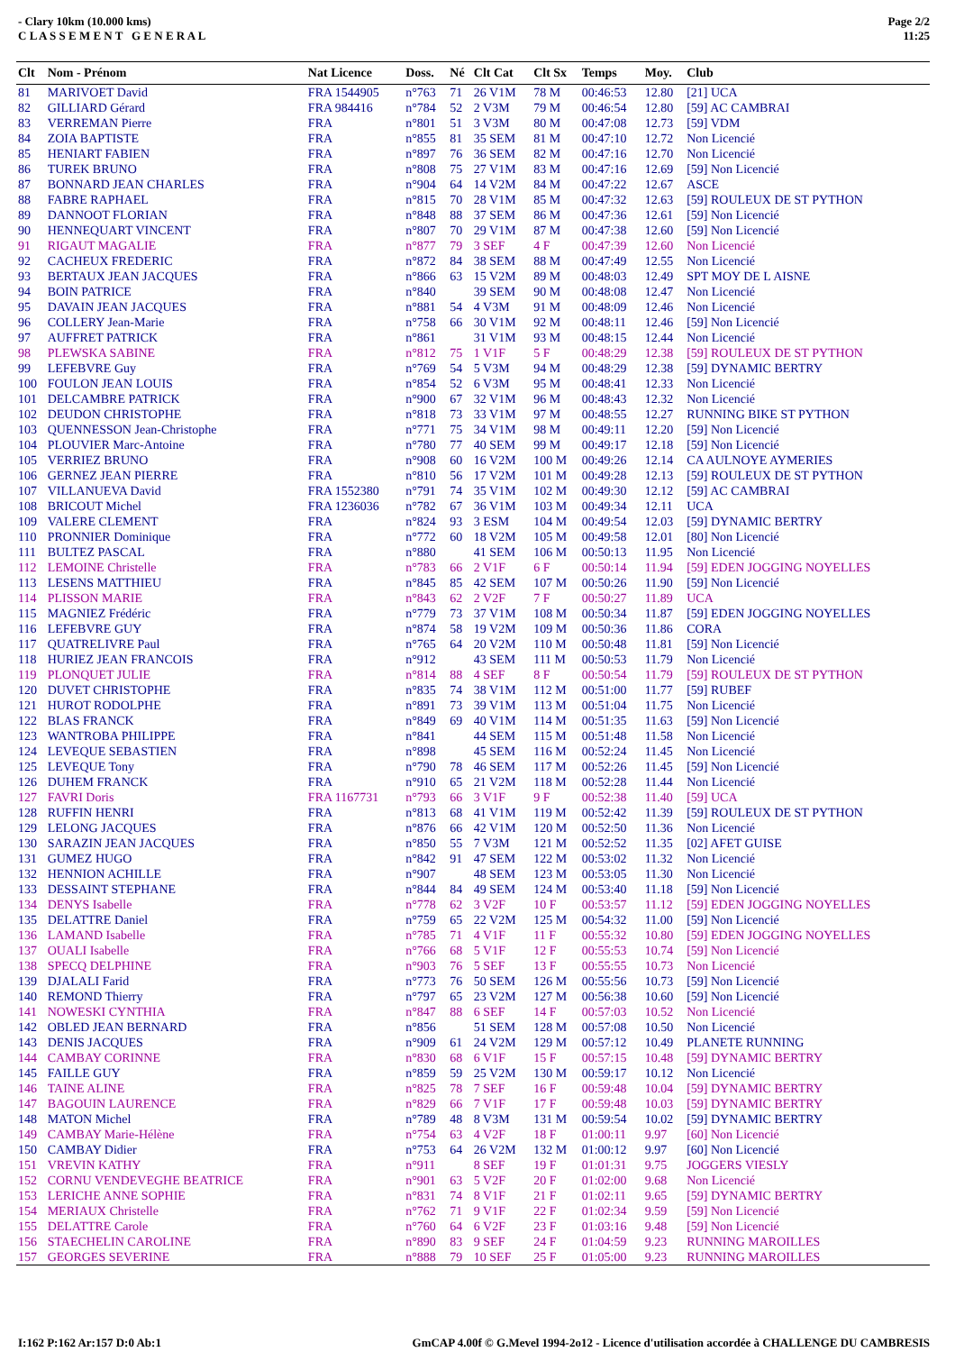- Clary 10km (10.000 kms)
C L A S S E M E N T G E N E R A L
Page 2/2
11:25
| Clt | Nom - Prénom | Nat Licence | Doss. | Né | Clt Cat | Clt Sx | Temps | Moy. | Club |
| --- | --- | --- | --- | --- | --- | --- | --- | --- | --- |
| 81 | MARIVOET David | FRA 1544905 | n°763 | 71 | 26 V1M | 78 M | 00:46:53 | 12.80 | [21] UCA |
| 82 | GILLIARD Gérard | FRA 984416 | n°784 | 52 | 2 V3M | 79 M | 00:46:54 | 12.80 | [59] AC CAMBRAI |
| 83 | VERREMAN Pierre | FRA | n°801 | 51 | 3 V3M | 80 M | 00:47:08 | 12.73 | [59] VDM |
| 84 | ZOIA BAPTISTE | FRA | n°855 | 81 | 35 SEM | 81 M | 00:47:10 | 12.72 | Non Licencié |
| 85 | HENIART FABIEN | FRA | n°897 | 76 | 36 SEM | 82 M | 00:47:16 | 12.70 | Non Licencié |
| 86 | TUREK BRUNO | FRA | n°808 | 75 | 27 V1M | 83 M | 00:47:16 | 12.69 | [59] Non Licencié |
| 87 | BONNARD JEAN CHARLES | FRA | n°904 | 64 | 14 V2M | 84 M | 00:47:22 | 12.67 | ASCE |
| 88 | FABRE RAPHAEL | FRA | n°815 | 70 | 28 V1M | 85 M | 00:47:32 | 12.63 | [59] ROULEUX DE ST PYTHON |
| 89 | DANNOOT FLORIAN | FRA | n°848 | 88 | 37 SEM | 86 M | 00:47:36 | 12.61 | [59] Non Licencié |
| 90 | HENNEQUART VINCENT | FRA | n°807 | 70 | 29 V1M | 87 M | 00:47:38 | 12.60 | [59] Non Licencié |
| 91 | RIGAUT MAGALIE | FRA | n°877 | 79 | 3 SEF | 4 F | 00:47:39 | 12.60 | Non Licencié |
| 92 | CACHEUX FREDERIC | FRA | n°872 | 84 | 38 SEM | 88 M | 00:47:49 | 12.55 | Non Licencié |
| 93 | BERTAUX JEAN JACQUES | FRA | n°866 | 63 | 15 V2M | 89 M | 00:48:03 | 12.49 | SPT MOY DE L AISNE |
| 94 | BOIN PATRICE | FRA | n°840 | | 39 SEM | 90 M | 00:48:08 | 12.47 | Non Licencié |
| 95 | DAVAIN JEAN JACQUES | FRA | n°881 | 54 | 4 V3M | 91 M | 00:48:09 | 12.46 | Non Licencié |
| 96 | COLLERY Jean-Marie | FRA | n°758 | 66 | 30 V1M | 92 M | 00:48:11 | 12.46 | [59] Non Licencié |
| 97 | AUFFRET PATRICK | FRA | n°861 | | 31 V1M | 93 M | 00:48:15 | 12.44 | Non Licencié |
| 98 | PLEWSKA SABINE | FRA | n°812 | 75 | 1 V1F | 5 F | 00:48:29 | 12.38 | [59] ROULEUX DE ST PYTHON |
| 99 | LEFEBVRE Guy | FRA | n°769 | 54 | 5 V3M | 94 M | 00:48:29 | 12.38 | [59] DYNAMIC BERTRY |
| 100 | FOULON JEAN LOUIS | FRA | n°854 | 52 | 6 V3M | 95 M | 00:48:41 | 12.33 | Non Licencié |
| 101 | DELCAMBRE PATRICK | FRA | n°900 | 67 | 32 V1M | 96 M | 00:48:43 | 12.32 | Non Licencié |
| 102 | DEUDON CHRISTOPHE | FRA | n°818 | 73 | 33 V1M | 97 M | 00:48:55 | 12.27 | RUNNING BIKE ST PYTHON |
| 103 | QUENNESSON Jean-Christophe | FRA | n°771 | 75 | 34 V1M | 98 M | 00:49:11 | 12.20 | [59] Non Licencié |
| 104 | PLOUVIER Marc-Antoine | FRA | n°780 | 77 | 40 SEM | 99 M | 00:49:17 | 12.18 | [59] Non Licencié |
| 105 | VERRIEZ BRUNO | FRA | n°908 | 60 | 16 V2M | 100 M | 00:49:26 | 12.14 | CA AULNOYE AYMERIES |
| 106 | GERNEZ JEAN PIERRE | FRA | n°810 | 56 | 17 V2M | 101 M | 00:49:28 | 12.13 | [59] ROULEUX DE ST PYTHON |
| 107 | VILLANUEVA David | FRA 1552380 | n°791 | 74 | 35 V1M | 102 M | 00:49:30 | 12.12 | [59] AC CAMBRAI |
| 108 | BRICOUT Michel | FRA 1236036 | n°782 | 67 | 36 V1M | 103 M | 00:49:34 | 12.11 | UCA |
| 109 | VALERE CLEMENT | FRA | n°824 | 93 | 3 ESM | 104 M | 00:49:54 | 12.03 | [59] DYNAMIC BERTRY |
| 110 | PRONNIER Dominique | FRA | n°772 | 60 | 18 V2M | 105 M | 00:49:58 | 12.01 | [80] Non Licencié |
| 111 | BULTEZ PASCAL | FRA | n°880 | | 41 SEM | 106 M | 00:50:13 | 11.95 | Non Licencié |
| 112 | LEMOINE Christelle | FRA | n°783 | 66 | 2 V1F | 6 F | 00:50:14 | 11.94 | [59] EDEN JOGGING NOYELLES |
| 113 | LESENS MATTHIEU | FRA | n°845 | 85 | 42 SEM | 107 M | 00:50:26 | 11.90 | [59] Non Licencié |
| 114 | PLISSON MARIE | FRA | n°843 | 62 | 2 V2F | 7 F | 00:50:27 | 11.89 | UCA |
| 115 | MAGNIEZ Frédéric | FRA | n°779 | 73 | 37 V1M | 108 M | 00:50:34 | 11.87 | [59] EDEN JOGGING NOYELLES |
| 116 | LEFEBVRE GUY | FRA | n°874 | 58 | 19 V2M | 109 M | 00:50:36 | 11.86 | CORA |
| 117 | QUATRELIVRE Paul | FRA | n°765 | 64 | 20 V2M | 110 M | 00:50:48 | 11.81 | [59] Non Licencié |
| 118 | HURIEZ JEAN FRANCOIS | FRA | n°912 | | 43 SEM | 111 M | 00:50:53 | 11.79 | Non Licencié |
| 119 | PLONQUET JULIE | FRA | n°814 | 88 | 4 SEF | 8 F | 00:50:54 | 11.79 | [59] ROULEUX DE ST PYTHON |
| 120 | DUVET CHRISTOPHE | FRA | n°835 | 74 | 38 V1M | 112 M | 00:51:00 | 11.77 | [59] RUBEF |
| 121 | HUROT RODOLPHE | FRA | n°891 | 73 | 39 V1M | 113 M | 00:51:04 | 11.75 | Non Licencié |
| 122 | BLAS FRANCK | FRA | n°849 | 69 | 40 V1M | 114 M | 00:51:35 | 11.63 | [59] Non Licencié |
| 123 | WANTROBA PHILIPPE | FRA | n°841 | | 44 SEM | 115 M | 00:51:48 | 11.58 | Non Licencié |
| 124 | LEVEQUE SEBASTIEN | FRA | n°898 | | 45 SEM | 116 M | 00:52:24 | 11.45 | Non Licencié |
| 125 | LEVEQUE Tony | FRA | n°790 | 78 | 46 SEM | 117 M | 00:52:26 | 11.45 | [59] Non Licencié |
| 126 | DUHEM FRANCK | FRA | n°910 | 65 | 21 V2M | 118 M | 00:52:28 | 11.44 | Non Licencié |
| 127 | FAVRI Doris | FRA 1167731 | n°793 | 66 | 3 V1F | 9 F | 00:52:38 | 11.40 | [59] UCA |
| 128 | RUFFIN HENRI | FRA | n°813 | 68 | 41 V1M | 119 M | 00:52:42 | 11.39 | [59] ROULEUX DE ST PYTHON |
| 129 | LELONG JACQUES | FRA | n°876 | 66 | 42 V1M | 120 M | 00:52:50 | 11.36 | Non Licencié |
| 130 | SARAZIN JEAN JACQUES | FRA | n°850 | 55 | 7 V3M | 121 M | 00:52:52 | 11.35 | [02] AFET GUISE |
| 131 | GUMEZ HUGO | FRA | n°842 | 91 | 47 SEM | 122 M | 00:53:02 | 11.32 | Non Licencié |
| 132 | HENNION ACHILLE | FRA | n°907 | | 48 SEM | 123 M | 00:53:05 | 11.30 | Non Licencié |
| 133 | DESSAINT STEPHANE | FRA | n°844 | 84 | 49 SEM | 124 M | 00:53:40 | 11.18 | [59] Non Licencié |
| 134 | DENYS Isabelle | FRA | n°778 | 62 | 3 V2F | 10 F | 00:53:57 | 11.12 | [59] EDEN JOGGING NOYELLES |
| 135 | DELATTRE Daniel | FRA | n°759 | 65 | 22 V2M | 125 M | 00:54:32 | 11.00 | [59] Non Licencié |
| 136 | LAMAND Isabelle | FRA | n°785 | 71 | 4 V1F | 11 F | 00:55:32 | 10.80 | [59] EDEN JOGGING NOYELLES |
| 137 | OUALI Isabelle | FRA | n°766 | 68 | 5 V1F | 12 F | 00:55:53 | 10.74 | [59] Non Licencié |
| 138 | SPECQ DELPHINE | FRA | n°903 | 76 | 5 SEF | 13 F | 00:55:55 | 10.73 | Non Licencié |
| 139 | DJALALI Farid | FRA | n°773 | 76 | 50 SEM | 126 M | 00:55:56 | 10.73 | [59] Non Licencié |
| 140 | REMOND Thierry | FRA | n°797 | 65 | 23 V2M | 127 M | 00:56:38 | 10.60 | [59] Non Licencié |
| 141 | NOWESKI CYNTHIA | FRA | n°847 | 88 | 6 SEF | 14 F | 00:57:03 | 10.52 | Non Licencié |
| 142 | OBLED JEAN BERNARD | FRA | n°856 | | 51 SEM | 128 M | 00:57:08 | 10.50 | Non Licencié |
| 143 | DENIS JACQUES | FRA | n°909 | 61 | 24 V2M | 129 M | 00:57:12 | 10.49 | PLANETE RUNNING |
| 144 | CAMBAY CORINNE | FRA | n°830 | 68 | 6 V1F | 15 F | 00:57:15 | 10.48 | [59] DYNAMIC BERTRY |
| 145 | FAILLE GUY | FRA | n°859 | 59 | 25 V2M | 130 M | 00:59:17 | 10.12 | Non Licencié |
| 146 | TAINE ALINE | FRA | n°825 | 78 | 7 SEF | 16 F | 00:59:48 | 10.04 | [59] DYNAMIC BERTRY |
| 147 | BAGOUIN LAURENCE | FRA | n°829 | 66 | 7 V1F | 17 F | 00:59:48 | 10.03 | [59] DYNAMIC BERTRY |
| 148 | MATON Michel | FRA | n°789 | 48 | 8 V3M | 131 M | 00:59:54 | 10.02 | [59] DYNAMIC BERTRY |
| 149 | CAMBAY Marie-Hélène | FRA | n°754 | 63 | 4 V2F | 18 F | 01:00:11 | 9.97 | [60] Non Licencié |
| 150 | CAMBAY Didier | FRA | n°753 | 64 | 26 V2M | 132 M | 01:00:12 | 9.97 | [60] Non Licencié |
| 151 | VREVIN KATHY | FRA | n°911 | | 8 SEF | 19 F | 01:01:31 | 9.75 | JOGGERS VIESLY |
| 152 | CORNU VENDEVEGHE BEATRICE | FRA | n°901 | 63 | 5 V2F | 20 F | 01:02:00 | 9.68 | Non Licencié |
| 153 | LERICHE ANNE SOPHIE | FRA | n°831 | 74 | 8 V1F | 21 F | 01:02:11 | 9.65 | [59] DYNAMIC BERTRY |
| 154 | MERIAUX Christelle | FRA | n°762 | 71 | 9 V1F | 22 F | 01:02:34 | 9.59 | [59] Non Licencié |
| 155 | DELATTRE Carole | FRA | n°760 | 64 | 6 V2F | 23 F | 01:03:16 | 9.48 | [59] Non Licencié |
| 156 | STAECHELIN CAROLINE | FRA | n°890 | 83 | 9 SEF | 24 F | 01:04:59 | 9.23 | RUNNING MAROILLES |
| 157 | GEORGES SEVERINE | FRA | n°888 | 79 | 10 SEF | 25 F | 01:05:00 | 9.23 | RUNNING MAROILLES |
I:162 P:162 Ar:157 D:0 Ab:1 GmCAP 4.00f © G.Mevel 1994-2o12 - Licence d'utilisation accordée à CHALLENGE DU CAMBRESIS